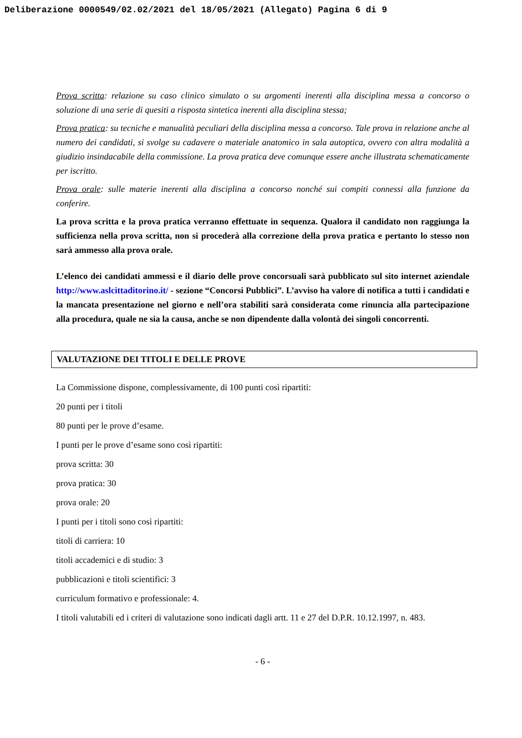Deliberazione 0000549/02.02/2021 del 18/05/2021 (Allegato) Pagina 6 di 9
Prova scritta: relazione su caso clinico simulato o su argomenti inerenti alla disciplina messa a concorso o soluzione di una serie di quesiti a risposta sintetica inerenti alla disciplina stessa;
Prova pratica: su tecniche e manualità peculiari della disciplina messa a concorso. Tale prova in relazione anche al numero dei candidati, si svolge su cadavere o materiale anatomico in sala autoptica, ovvero con altra modalità a giudizio insindacabile della commissione. La prova pratica deve comunque essere anche illustrata schematicamente per iscritto.
Prova orale: sulle materie inerenti alla disciplina a concorso nonché sui compiti connessi alla funzione da conferire.
La prova scritta e la prova pratica verranno effettuate in sequenza. Qualora il candidato non raggiunga la sufficienza nella prova scritta, non si procederà alla correzione della prova pratica e pertanto lo stesso non sarà ammesso alla prova orale.
L’elenco dei candidati ammessi e il diario delle prove concorsuali sarà pubblicato sul sito internet aziendale http://www.aslcittaditorino.it/ - sezione “Concorsi Pubblici”. L’avviso ha valore di notifica a tutti i candidati e la mancata presentazione nel giorno e nell’ora stabiliti sarà considerata come rinuncia alla partecipazione alla procedura, quale ne sia la causa, anche se non dipendente dalla volontà dei singoli concorrenti.
VALUTAZIONE DEI TITOLI E DELLE PROVE
La Commissione dispone, complessivamente, di 100 punti così ripartiti:
20 punti per i titoli
80 punti per le prove d’esame.
I punti per le prove d’esame sono così ripartiti:
prova scritta: 30
prova pratica: 30
prova orale: 20
I punti per i titoli sono così ripartiti:
titoli di carriera: 10
titoli accademici e di studio: 3
pubblicazioni e titoli scientifici: 3
curriculum formativo e professionale: 4.
I titoli valutabili ed i criteri di valutazione sono indicati dagli artt. 11 e 27 del D.P.R. 10.12.1997, n. 483.
- 6 -